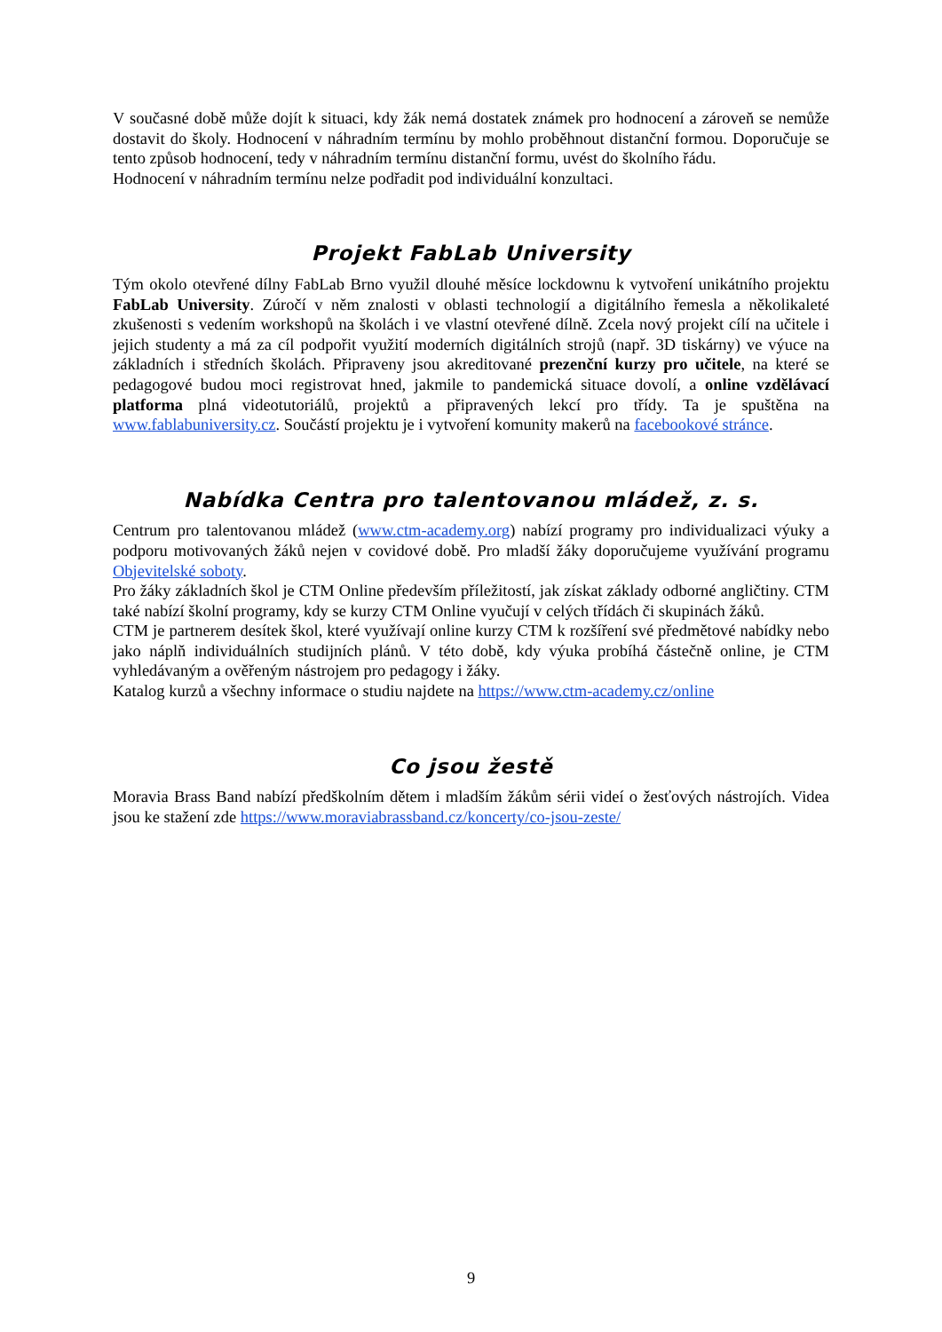V současné době může dojít k situaci, kdy žák nemá dostatek známek pro hodnocení a zároveň se nemůže dostavit do školy. Hodnocení v náhradním termínu by mohlo proběhnout distanční formou. Doporučuje se tento způsob hodnocení, tedy v náhradním termínu distanční formu, uvést do školního řádu.
Hodnocení v náhradním termínu nelze podřadit pod individuální konzultaci.
Projekt FabLab University
Tým okolo otevřené dílny FabLab Brno využil dlouhé měsíce lockdownu k vytvoření unikátního projektu FabLab University. Zúročí v něm znalosti v oblasti technologií a digitálního řemesla a několikaleté zkušenosti s vedením workshopů na školách i ve vlastní otevřené dílně. Zcela nový projekt cílí na učitele i jejich studenty a má za cíl podpořit využití moderních digitálních strojů (např. 3D tiskárny) ve výuce na základních i středních školách. Připraveny jsou akreditované prezenční kurzy pro učitele, na které se pedagogové budou moci registrovat hned, jakmile to pandemická situace dovolí, a online vzdělávací platforma plná videotutoriálů, projektů a připravených lekcí pro třídy. Ta je spuštěna na www.fablabuniversity.cz. Součástí projektu je i vytvoření komunity makerů na facebookové stránce.
Nabídka Centra pro talentovanou mládež, z. s.
Centrum pro talentovanou mládež (www.ctm-academy.org) nabízí programy pro individualizaci výuky a podporu motivovaných žáků nejen v covidové době. Pro mladší žáky doporučujeme využívání programu Objevitelské soboty.
Pro žáky základních škol je CTM Online především příležitostí, jak získat základy odborné angličtiny. CTM také nabízí školní programy, kdy se kurzy CTM Online vyučují v celých třídách či skupinách žáků.
CTM je partnerem desítek škol, které využívají online kurzy CTM k rozšíření své předmětové nabídky nebo jako náplň individuálních studijních plánů. V této době, kdy výuka probíhá částečně online, je CTM vyhledávaným a ověřeným nástrojem pro pedagogy i žáky.
Katalog kurzů a všechny informace o studiu najdete na https://www.ctm-academy.cz/online
Co jsou žestě
Moravia Brass Band nabízí předškolním dětem i mladším žákům sérii videí o žesťových nástrojích. Videa jsou ke stažení zde https://www.moraviabrassband.cz/koncerty/co-jsou-zeste/
9